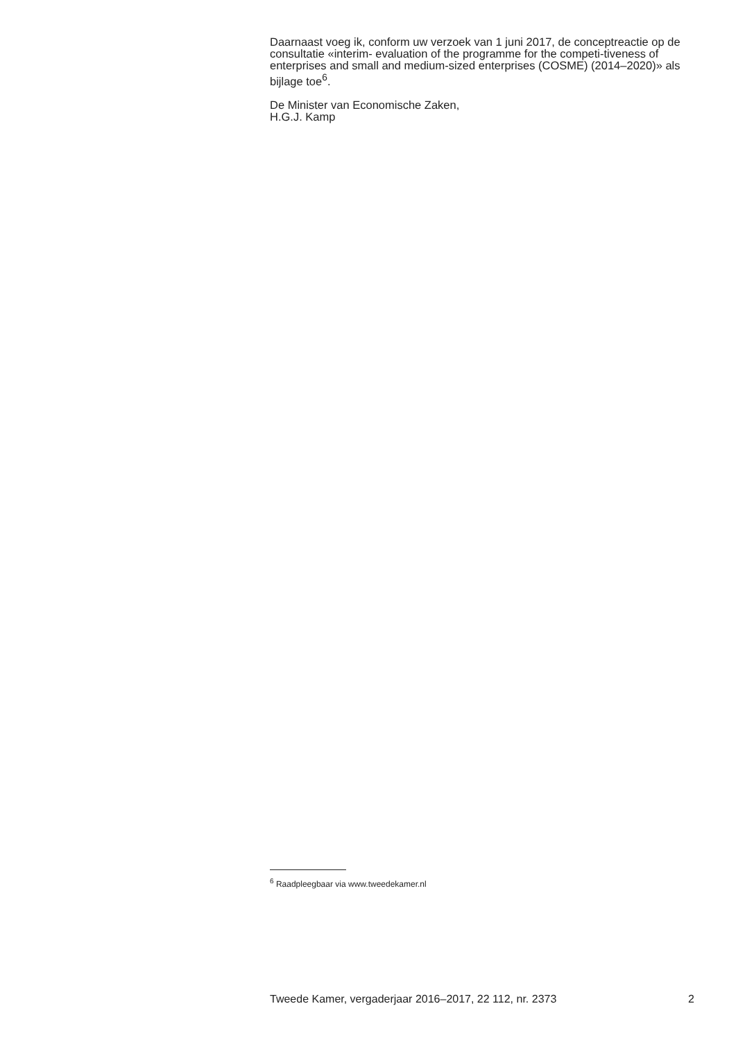Daarnaast voeg ik, conform uw verzoek van 1 juni 2017, de conceptreactie op de consultatie «interim- evaluation of the programme for the competi-tiveness of enterprises and small and medium-sized enterprises (COSME) (2014–2020)» als bijlage toe<sup>6</sup>.
De Minister van Economische Zaken,
H.G.J. Kamp
<sup>6</sup> Raadpleegbaar via www.tweedekamer.nl
Tweede Kamer, vergaderjaar 2016–2017, 22 112, nr. 2373 2